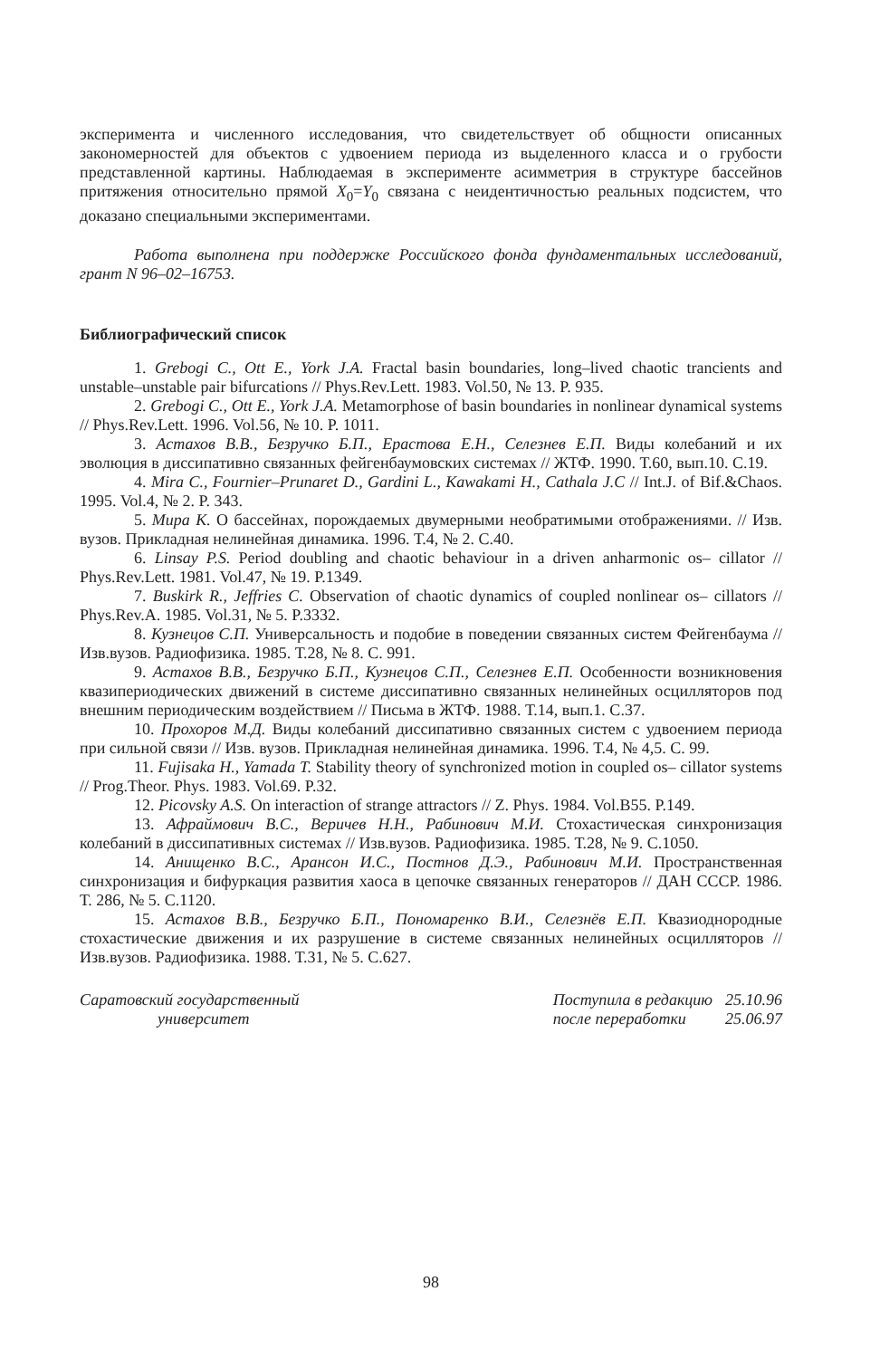эксперимента и численного исследования, что свидетельствует об общности описанных закономерностей для объектов с удвоением периода из выделенного класса и о грубости представленной картины. Наблюдаемая в эксперименте асимметрия в структуре бассейнов притяжения относительно прямой X<sub>0</sub>=Y<sub>0</sub> связана с неидентичностью реальных подсистем, что доказано специальными экспериментами.
Работа выполнена при поддержке Российского фонда фундаментальных исследований, грант N 96–02–16753.
Библиографический список
1. Grebogi C., Ott E., York J.A. Fractal basin boundaries, long–lived chaotic trancients and unstable–unstable pair bifurcations // Phys.Rev.Lett. 1983. Vol.50, № 13. P. 935.
2. Grebogi C., Ott E., York J.A. Metamorphose of basin boundaries in nonlinear dynamical systems // Phys.Rev.Lett. 1996. Vol.56, № 10. P. 1011.
3. Астахов В.В., Безручко Б.П., Ерастова Е.Н., Селезнев Е.П. Виды колебаний и их эволюция в диссипативно связанных фейгенбаумовских системах // ЖТФ. 1990. Т.60, вып.10. С.19.
4. Mira C., Fournier–Prunaret D., Gardini L., Kawakami H., Cathala J.C // Int.J. of Bif.&Chaos. 1995. Vol.4, № 2. P. 343.
5. Мира К. О бассейнах, порождаемых двумерными необратимыми отображениями. // Изв. вузов. Прикладная нелинейная динамика. 1996. Т.4, № 2. С.40.
6. Linsay P.S. Period doubling and chaotic behaviour in a driven anharmonic os– cillator // Phys.Rev.Lett. 1981. Vol.47, № 19. P.1349.
7. Buskirk R., Jeffries C. Observation of chaotic dynamics of coupled nonlinear os– cillators // Phys.Rev.A. 1985. Vol.31, № 5. P.3332.
8. Кузнецов С.П. Универсальность и подобие в поведении связанных систем Фейгенбаума // Изв.вузов. Радиофизика. 1985. Т.28, № 8. С. 991.
9. Астахов В.В., Безручко Б.П., Кузнецов С.П., Селезнев Е.П. Особенности возникновения квазипериодических движений в системе диссипативно связанных нелинейных осцилляторов под внешним периодическим воздействием // Письма в ЖТФ. 1988. Т.14, вып.1. С.37.
10. Прохоров М.Д. Виды колебаний диссипативно связанных систем с удвоением периода при сильной связи // Изв. вузов. Прикладная нелинейная динамика. 1996. Т.4, № 4,5. С. 99.
11. Fujisaka H., Yamada T. Stability theory of synchronized motion in coupled os– cillator systems // Prog.Theor. Phys. 1983. Vol.69. P.32.
12. Picovsky A.S. On interaction of strange attractors // Z. Phys. 1984. Vol.B55. P.149.
13. Афраймович В.С., Веричев Н.Н., Рабинович М.И. Стохастическая синхронизация колебаний в диссипативных системах // Изв.вузов. Радиофизика. 1985. Т.28, № 9. С.1050.
14. Анищенко В.С., Арансон И.С., Постнов Д.Э., Рабинович М.И. Пространственная синхронизация и бифуркация развития хаоса в цепочке связанных генераторов // ДАН СССР. 1986. Т. 286, № 5. С.1120.
15. Астахов В.В., Безручко Б.П., Пономаренко В.И., Селезнёв Е.П. Квазиоднородные стохастические движения и их разрушение в системе связанных нелинейных осцилляторов // Изв.вузов. Радиофизика. 1988. Т.31, № 5. С.627.
Саратовский государственный
университет
| Поступила в редакцию | 25.10.96 |
| после переработки | 25.06.97 |
98